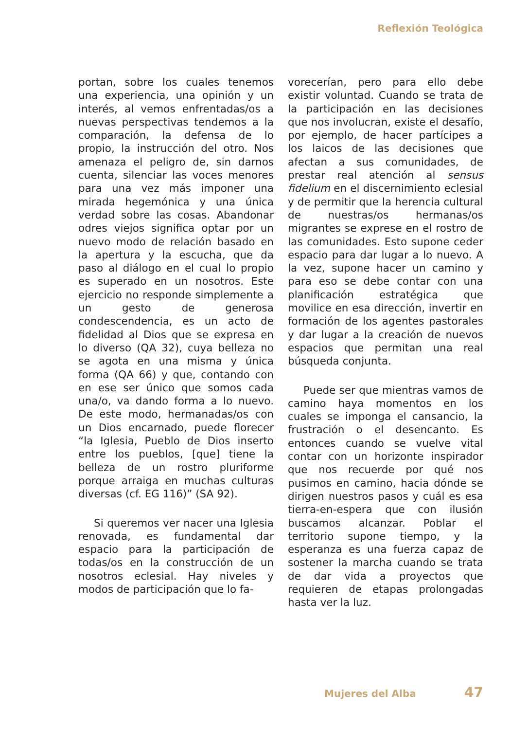Reflexión Teológica
portan, sobre los cuales tenemos una experiencia, una opinión y un interés, al vemos enfrentadas/os a nuevas perspectivas tendemos a la comparación, la defensa de lo propio, la instrucción del otro. Nos amenaza el peligro de, sin darnos cuenta, silenciar las voces menores para una vez más imponer una mirada hegemónica y una única verdad sobre las cosas. Abandonar odres viejos significa optar por un nuevo modo de relación basado en la apertura y la escucha, que da paso al diálogo en el cual lo propio es superado en un nosotros. Este ejercicio no responde simplemente a un gesto de generosa condescendencia, es un acto de fidelidad al Dios que se expresa en lo diverso (QA 32), cuya belleza no se agota en una misma y única forma (QA 66) y que, contando con en ese ser único que somos cada una/o, va dando forma a lo nuevo. De este modo, hermanadas/os con un Dios encarnado, puede florecer “la Iglesia, Pueblo de Dios inserto entre los pueblos, [que] tiene la belleza de un rostro pluriforme porque arraiga en muchas culturas diversas (cf. EG 116)” (SA 92).
Si queremos ver nacer una Iglesia renovada, es fundamental dar espacio para la participación de todas/os en la construcción de un nosotros eclesial. Hay niveles y modos de participación que lo fa-
vorecerían, pero para ello debe existir voluntad. Cuando se trata de la participación en las decisiones que nos involucran, existe el desafío, por ejemplo, de hacer partícipes a los laicos de las decisiones que afectan a sus comunidades, de prestar real atención al sensus fidelium en el discernimiento eclesial y de permitir que la herencia cultural de nuestras/os hermanas/os migrantes se exprese en el rostro de las comunidades. Esto supone ceder espacio para dar lugar a lo nuevo. A la vez, supone hacer un camino y para eso se debe contar con una planificación estratégica que movilice en esa dirección, invertir en formación de los agentes pastorales y dar lugar a la creación de nuevos espacios que permitan una real búsqueda conjunta.
Puede ser que mientras vamos de camino haya momentos en los cuales se imponga el cansancio, la frustración o el desencanto. Es entonces cuando se vuelve vital contar con un horizonte inspirador que nos recuerde por qué nos pusimos en camino, hacia dónde se dirigen nuestros pasos y cuál es esa tierra-en-espera que con ilusión buscamos alcanzar. Poblar el territorio supone tiempo, y la esperanza es una fuerza capaz de sostener la marcha cuando se trata de dar vida a proyectos que requieren de etapas prolongadas hasta ver la luz.
Mujeres del Alba 47